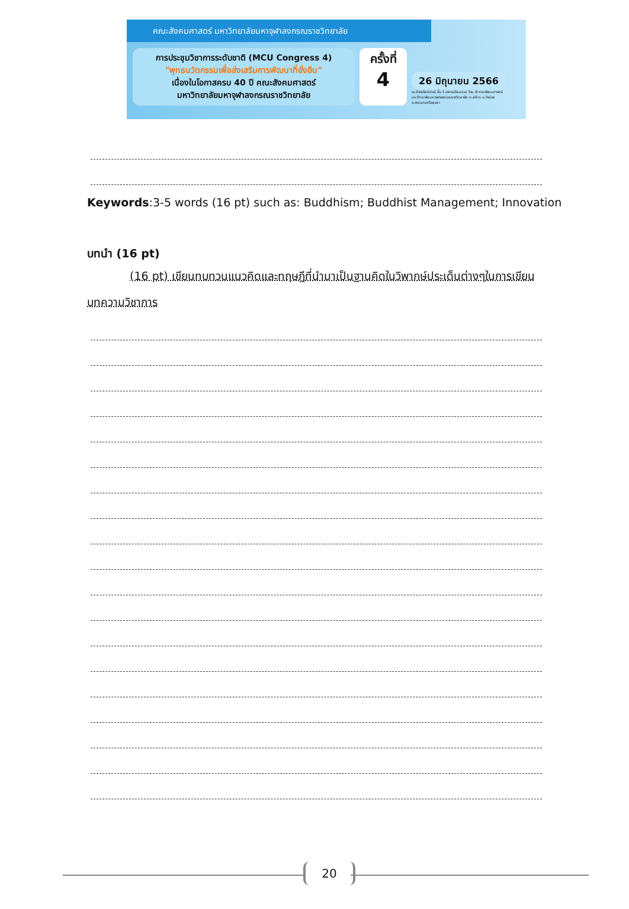คณะสังคมศาสตร์ มหาวิทยาลัยมหาจุฬาลงกรณราชวิทยาลัย
การประชุมวิชาการระดับชาติ (MCU Congress 4)
"พุทธนวัตกรรมเพื่อส่งเสริมการพัฒนาที่ยั่งยืน"
เนื่องในโอกาสครบ 40 ปี คณะสังคมศาสตร์
มหาวิทยาลัยมหาจุฬาลงกรณราชวิทยาลัย
ครั้งที่
4
26 มิถุนายน 2566
ณ ห้องเธียร์เตอร์ ชั้น 1 อาคารเรียนรวม โซน B คณะสังคมศาสตร์
มหาวิทยาลัยมหาจุฬาลงกรณราชวิทยาลัย ต.ลำไทร อ.วังน้อย
จ.พระนครศรีอยุธยา
Keywords:3-5 words (16 pt) such as: Buddhism; Buddhist Management; Innovation
บทนำ (16 pt)
(16 pt) เขียนทบทวนแนวคิดและทฤษฎีที่นำมาเป็นฐานคิดในวิพากษ์ประเด็นต่างๆในการเขียนบทความวิชาการ
20